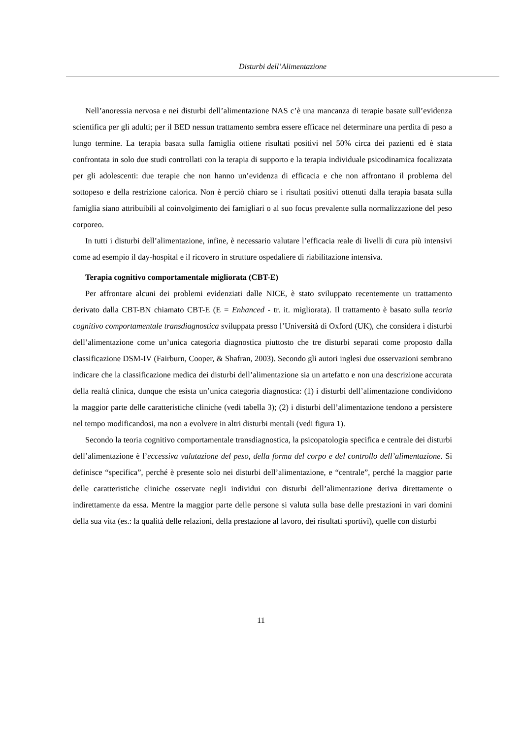Disturbi dell’Alimentazione
Nell’anoressia nervosa e nei disturbi dell’alimentazione NAS c’è una mancanza di terapie basate sull’evidenza scientifica per gli adulti; per il BED nessun trattamento sembra essere efficace nel determinare una perdita di peso a lungo termine. La terapia basata sulla famiglia ottiene risultati positivi nel 50% circa dei pazienti ed è stata confrontata in solo due studi controllati con la terapia di supporto e la terapia individuale psicodinamica focalizzata per gli adolescenti: due terapie che non hanno un’evidenza di efficacia e che non affrontano il problema del sottopeso e della restrizione calorica. Non è perciò chiaro se i risultati positivi ottenuti dalla terapia basata sulla famiglia siano attribuibili al coinvolgimento dei famigliari o al suo focus prevalente sulla normalizzazione del peso corporeo.
In tutti i disturbi dell’alimentazione, infine, è necessario valutare l’efficacia reale di livelli di cura più intensivi come ad esempio il day-hospital e il ricovero in strutture ospedaliere di riabilitazione intensiva.
Terapia cognitivo comportamentale migliorata (CBT-E)
Per affrontare alcuni dei problemi evidenziati dalle NICE, è stato sviluppato recentemente un trattamento derivato dalla CBT-BN chiamato CBT-E (E = Enhanced - tr. it. migliorata). Il trattamento è basato sulla teoria cognitivo comportamentale transdiagnostica sviluppata presso l’Università di Oxford (UK), che considera i disturbi dell’alimentazione come un’unica categoria diagnostica piuttosto che tre disturbi separati come proposto dalla classificazione DSM-IV (Fairburn, Cooper, & Shafran, 2003). Secondo gli autori inglesi due osservazioni sembrano indicare che la classificazione medica dei disturbi dell’alimentazione sia un artefatto e non una descrizione accurata della realtà clinica, dunque che esista un’unica categoria diagnostica: (1) i disturbi dell’alimentazione condividono la maggior parte delle caratteristiche cliniche (vedi tabella 3); (2) i disturbi dell’alimentazione tendono a persistere nel tempo modificandosi, ma non a evolvere in altri disturbi mentali (vedi figura 1).
Secondo la teoria cognitivo comportamentale transdiagnostica, la psicopatologia specifica e centrale dei disturbi dell’alimentazione è l’eccessiva valutazione del peso, della forma del corpo e del controllo dell’alimentazione. Si definisce “specifica”, perché è presente solo nei disturbi dell’alimentazione, e “centrale”, perché la maggior parte delle caratteristiche cliniche osservate negli individui con disturbi dell’alimentazione deriva direttamente o indirettamente da essa. Mentre la maggior parte delle persone si valuta sulla base delle prestazioni in vari domini della sua vita (es.: la qualità delle relazioni, della prestazione al lavoro, dei risultati sportivi), quelle con disturbi
11